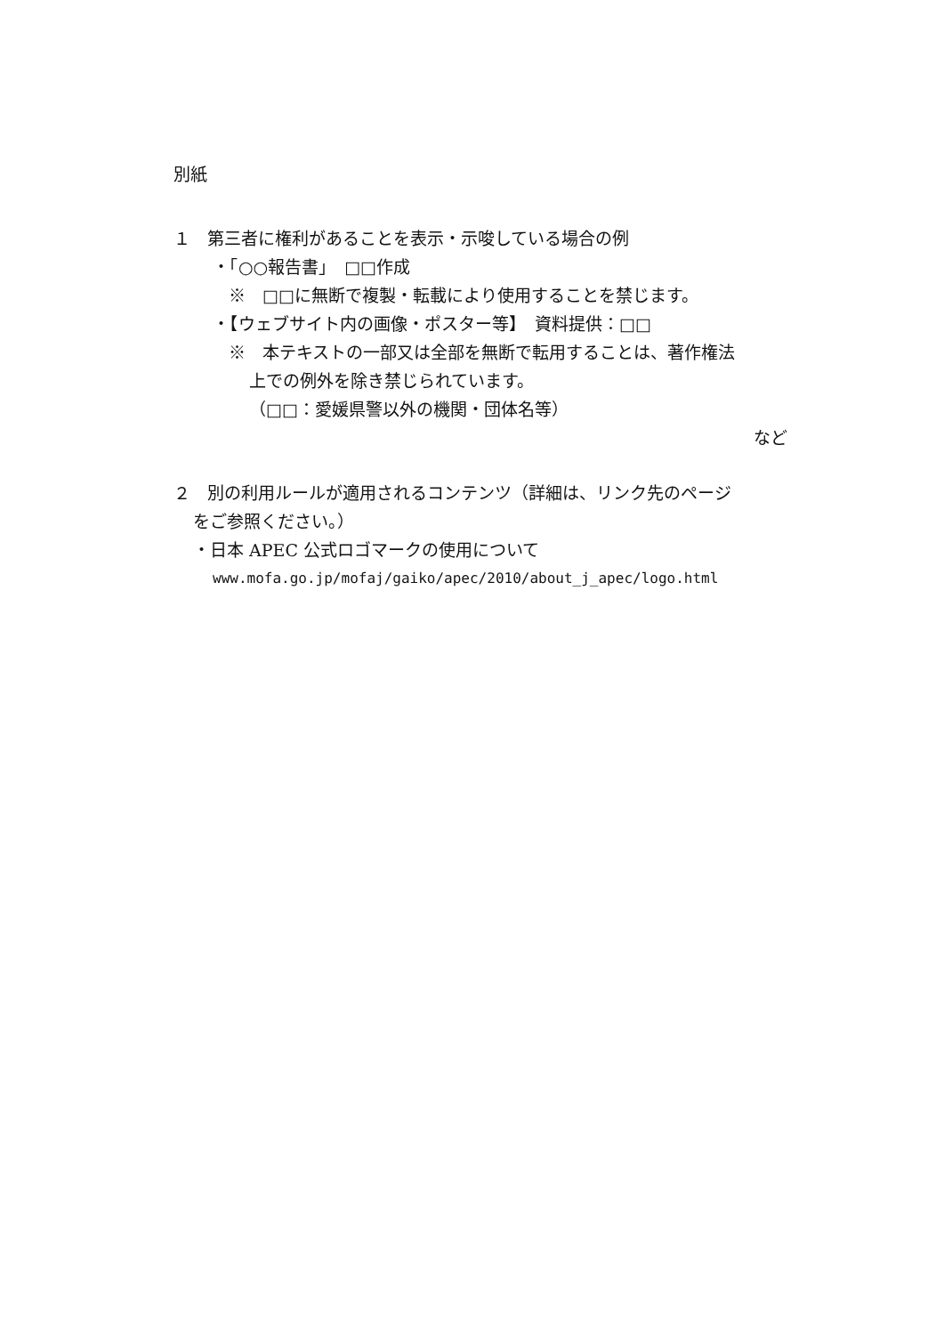別紙
１　第三者に権利があることを表示・示唆している場合の例
・「○○報告書」　□□作成
※　□□に無断で複製・転載により使用することを禁じます。
・【ウェブサイト内の画像・ポスター等】　資料提供：□□
※　本テキストの一部又は全部を無断で転用することは、著作権法
上での例外を除き禁じられています。
（□□：愛媛県警以外の機関・団体名等）
など
２　別の利用ルールが適用されるコンテンツ（詳細は、リンク先のページ
をご参照ください。）
・日本 APEC 公式ロゴマークの使用について
www.mofa.go.jp/mofaj/gaiko/apec/2010/about_j_apec/logo.html